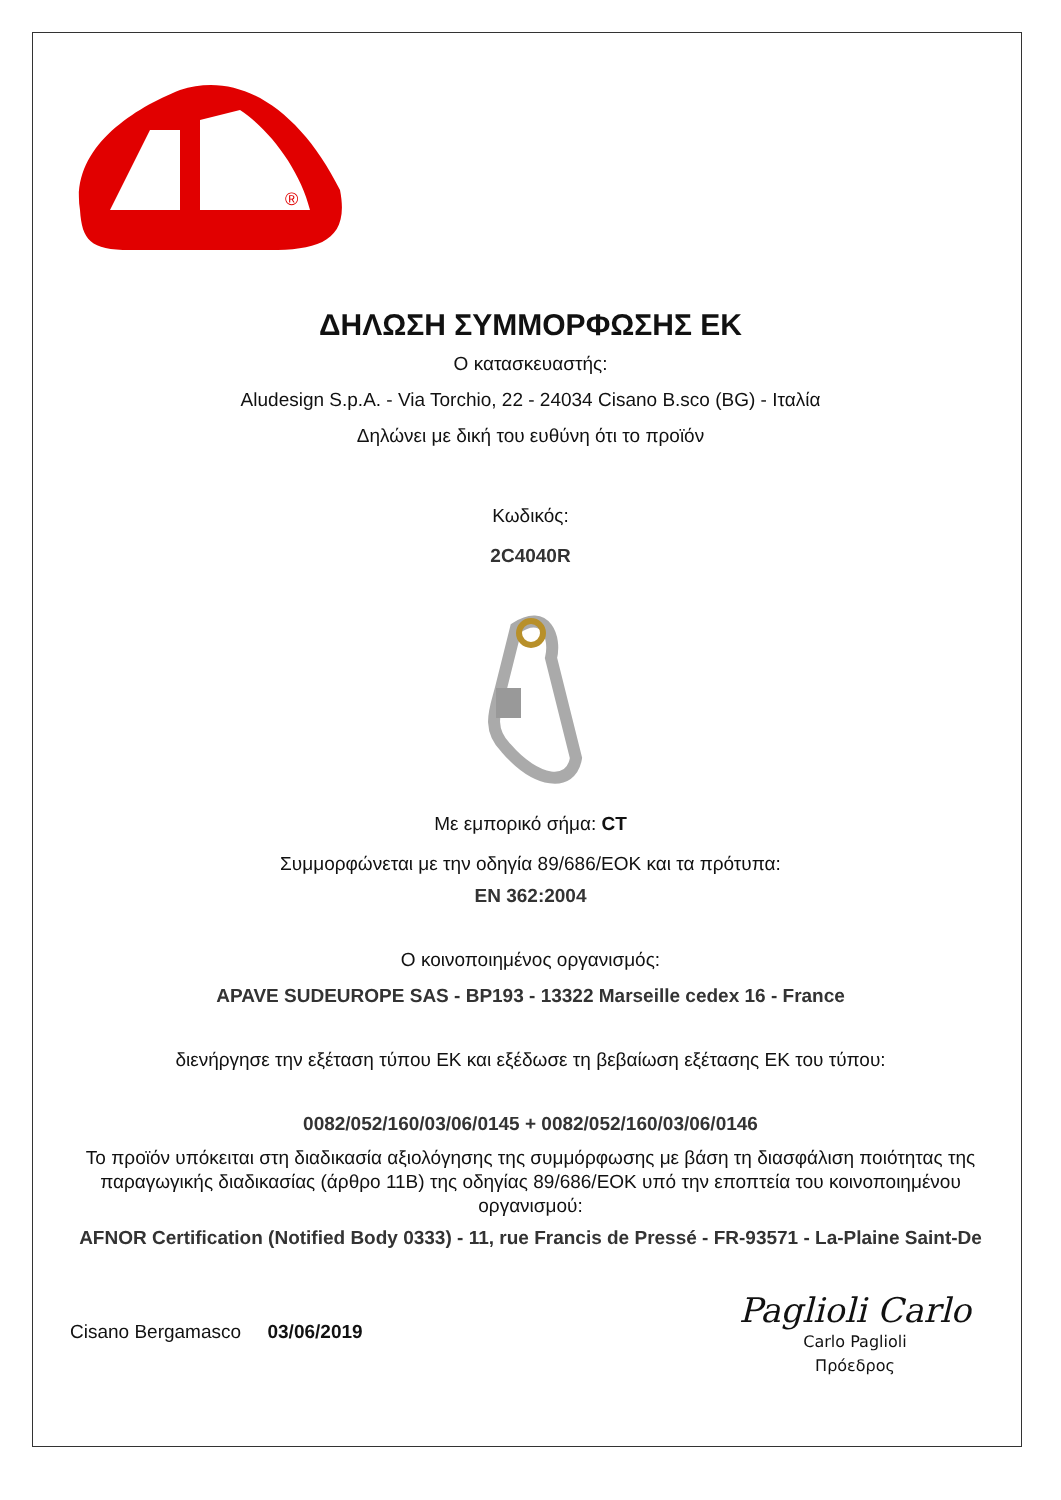®
ΔΗΛΩΣΗ ΣΥΜΜΟΡΦΩΣΗΣ ΕΚ
Ο κατασκευαστής:
Aludesign S.p.A. - Via Torchio, 22 - 24034 Cisano B.sco (BG) - Ιταλία
Δηλώνει με δική του ευθύνη ότι το προϊόν
Κωδικός:
2C4040R
Με εμπορικό σήμα: CT
Συμμορφώνεται με την οδηγία 89/686/ΕΟΚ και τα πρότυπα:
EN 362:2004
Ο κοινοποιημένος οργανισμός:
APAVE SUDEUROPE SAS - BP193 - 13322 Marseille cedex 16 - France
διενήργησε την εξέταση τύπου ΕΚ και εξέδωσε τη βεβαίωση εξέτασης ΕΚ του τύπου:
0082/052/160/03/06/0145 + 0082/052/160/03/06/0146
Το προϊόν υπόκειται στη διαδικασία αξιολόγησης της συμμόρφωσης με βάση τη διασφάλιση ποιότητας της παραγωγικής διαδικασίας (άρθρο 11Β) της οδηγίας 89/686/ΕΟΚ υπό την εποπτεία του κοινοποιημένου οργανισμού:
AFNOR Certification (Notified Body 0333) - 11, rue Francis de Pressé - FR-93571 - La-Plaine Saint-De
Cisano Bergamasco 03/06/2019
Paglioli Carlo
Carlo Paglioli
Πρόεδρος